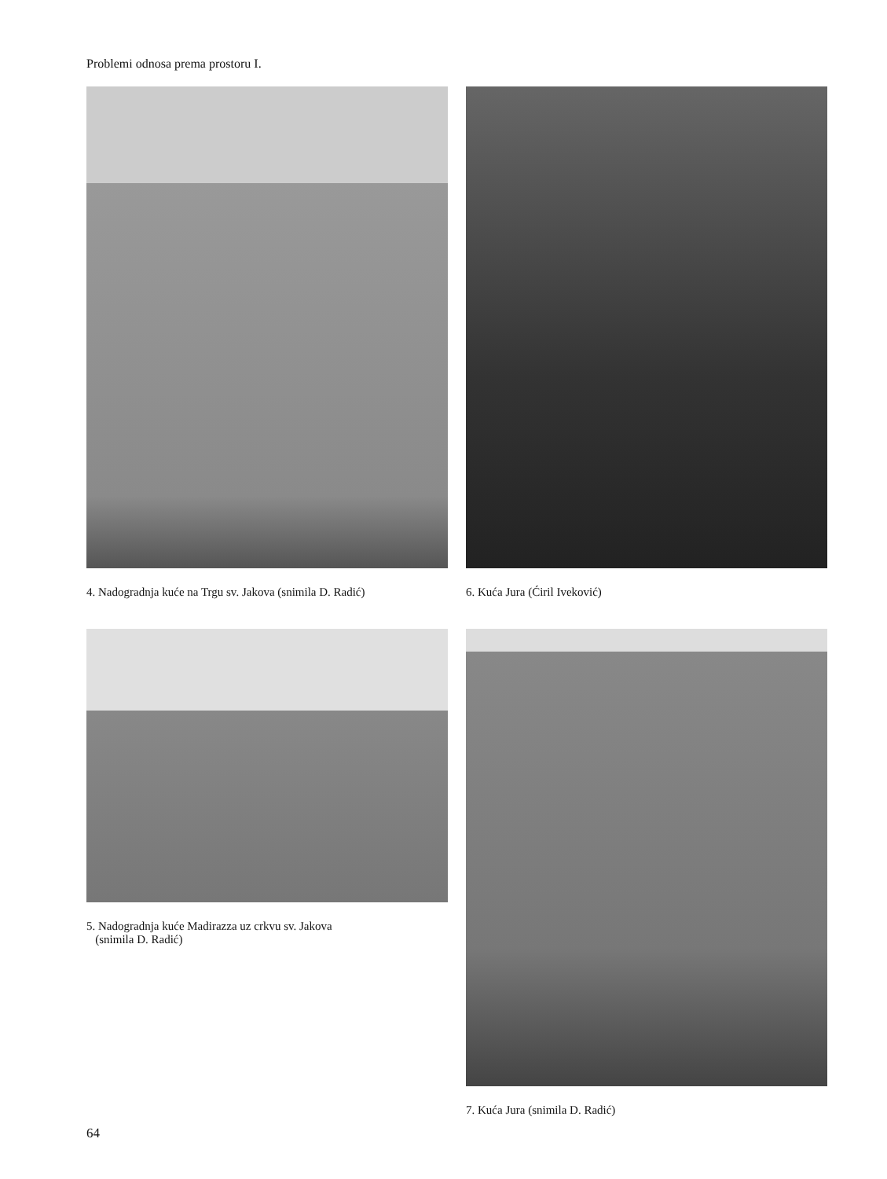Problemi odnosa prema prostoru I.
4. Nadogradnja kuće na Trgu sv. Jakova (snimila D. Radić)
6. Kuća Jura (Ćiril Iveković)
5. Nadogradnja kuće Madirazza uz crkvu sv. Jakova
(snimila D. Radić)
7. Kuća Jura (snimila D. Radić)
64